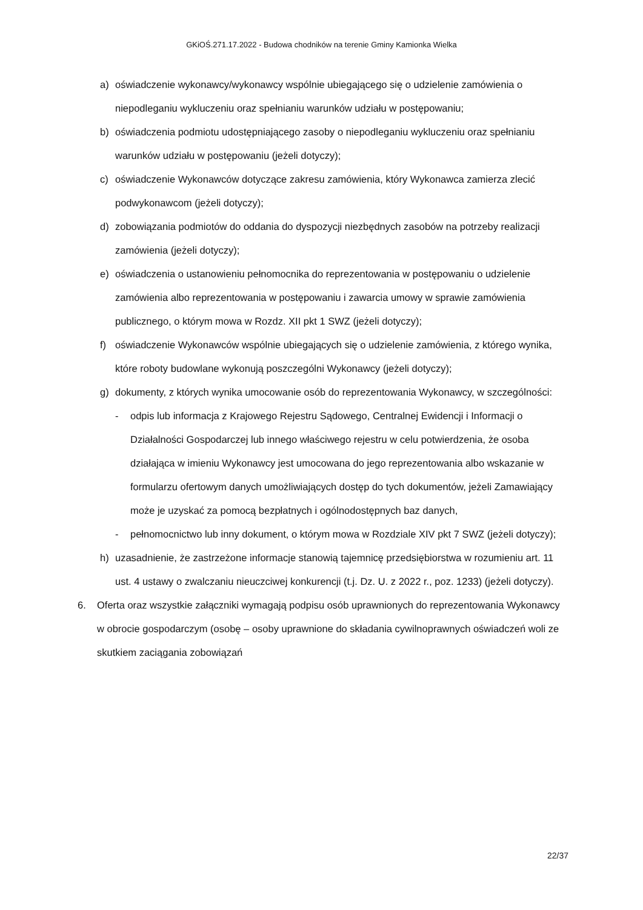GKiOŚ.271.17.2022 - Budowa chodników na terenie Gminy Kamionka Wielka
a) oświadczenie wykonawcy/wykonawcy wspólnie ubiegającego się o udzielenie zamówienia o niepodleganiu wykluczeniu oraz spełnianiu warunków udziału w postępowaniu;
b) oświadczenia podmiotu udostępniającego zasoby o niepodleganiu wykluczeniu oraz spełnianiu warunków udziału w postępowaniu (jeżeli dotyczy);
c) oświadczenie Wykonawców dotyczące zakresu zamówienia, który Wykonawca zamierza zlecić podwykonawcom (jeżeli dotyczy);
d) zobowiązania podmiotów do oddania do dyspozycji niezbędnych zasobów na potrzeby realizacji zamówienia (jeżeli dotyczy);
e) oświadczenia o ustanowieniu pełnomocnika do reprezentowania w postępowaniu o udzielenie zamówienia albo reprezentowania w postępowaniu i zawarcia umowy w sprawie zamówienia publicznego, o którym mowa w Rozdz. XII pkt 1 SWZ (jeżeli dotyczy);
f) oświadczenie Wykonawców wspólnie ubiegających się o udzielenie zamówienia, z którego wynika, które roboty budowlane wykonują poszczególni Wykonawcy (jeżeli dotyczy);
g) dokumenty, z których wynika umocowanie osób do reprezentowania Wykonawcy, w szczególności:
- odpis lub informacja z Krajowego Rejestru Sądowego, Centralnej Ewidencji i Informacji o Działalności Gospodarczej lub innego właściwego rejestru w celu potwierdzenia, że osoba działająca w imieniu Wykonawcy jest umocowana do jego reprezentowania albo wskazanie w formularzu ofertowym danych umożliwiających dostęp do tych dokumentów, jeżeli Zamawiający może je uzyskać za pomocą bezpłatnych i ogólnodostępnych baz danych,
- pełnomocnictwo lub inny dokument, o którym mowa w Rozdziale XIV pkt 7 SWZ (jeżeli dotyczy);
h) uzasadnienie, że zastrzeżone informacje stanowią tajemnicę przedsiębiorstwa w rozumieniu art. 11 ust. 4 ustawy o zwalczaniu nieuczciwej konkurencji (t.j. Dz. U. z 2022 r., poz. 1233) (jeżeli dotyczy).
6. Oferta oraz wszystkie załączniki wymagają podpisu osób uprawnionych do reprezentowania Wykonawcy w obrocie gospodarczym (osobę – osoby uprawnione do składania cywilnoprawnych oświadczeń woli ze skutkiem zaciągania zobowiązań
22/37